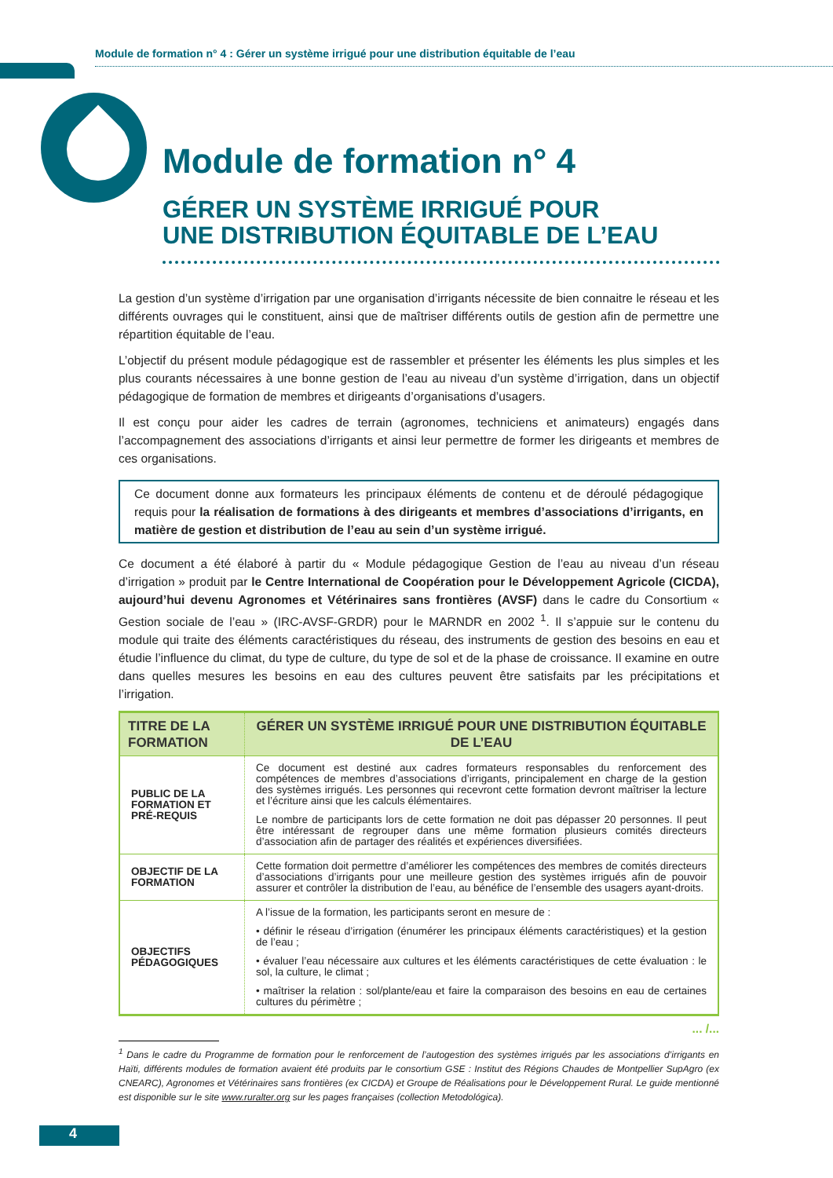Module de formation n° 4 : Gérer un système irrigué pour une distribution équitable de l’eau
Module de formation n° 4
GÉRER UN SYSTÈME IRRIGUÉ POUR
UNE DISTRIBUTION ÉQUITABLE DE L’EAU
La gestion d’un système d’irrigation par une organisation d’irrigants nécessite de bien connaitre le réseau et les différents ouvrages qui le constituent, ainsi que de maîtriser différents outils de gestion afin de permettre une répartition équitable de l’eau.
L’objectif du présent module pédagogique est de rassembler et présenter les éléments les plus simples et les plus courants nécessaires à une bonne gestion de l’eau au niveau d’un système d’irrigation, dans un objectif pédagogique de formation de membres et dirigeants d’organisations d’usagers.
Il est conçu pour aider les cadres de terrain (agronomes, techniciens et animateurs) engagés dans l’accompagnement des associations d’irrigants et ainsi leur permettre de former les dirigeants et membres de ces organisations.
Ce document donne aux formateurs les principaux éléments de contenu et de déroulé pédagogique requis pour la réalisation de formations à des dirigeants et membres d’associations d’irrigants, en matière de gestion et distribution de l’eau au sein d’un système irrigué.
Ce document a été élaboré à partir du « Module pédagogique Gestion de l’eau au niveau d’un réseau d’irrigation » produit par le Centre International de Coopération pour le Développement Agricole (CICDA), aujourd’hui devenu Agronomes et Vétérinaires sans frontières (AVSF) dans le cadre du Consortium « Gestion sociale de l’eau » (IRC-AVSF-GRDR) pour le MARNDR en 2002 <sup>1</sup>. Il s’appuie sur le contenu du module qui traite des éléments caractéristiques du réseau, des instruments de gestion des besoins en eau et étudie l’influence du climat, du type de culture, du type de sol et de la phase de croissance. Il examine en outre dans quelles mesures les besoins en eau des cultures peuvent être satisfaits par les précipitations et l’irrigation.
| TITRE DE LA FORMATION | GÉRER UN SYSTÈME IRRIGUÉ POUR UNE DISTRIBUTION ÉQUITABLE DE L’EAU |
| --- | --- |
| PUBLIC DE LA FORMATION ET PRÉ-REQUIS | Ce document est destiné aux cadres formateurs responsables du renforcement des compétences de membres d’associations d’irrigants, principalement en charge de la gestion des systèmes irrigués. Les personnes qui recevront cette formation devront maîtriser la lecture et l’écriture ainsi que les calculs élémentaires. Le nombre de participants lors de cette formation ne doit pas dépasser 20 personnes. Il peut être intéressant de regrouper dans une même formation plusieurs comités directeurs d’association afin de partager des réalités et expériences diversifiées. |
| OBJECTIF DE LA FORMATION | Cette formation doit permettre d’améliorer les compétences des membres de comités directeurs d’associations d’irrigants pour une meilleure gestion des systèmes irrigués afin de pouvoir assurer et contrôler la distribution de l’eau, au bénéfice de l’ensemble des usagers ayant-droits. |
| OBJECTIFS PÉDAGOGIQUES | A l’issue de la formation, les participants seront en mesure de : • définir le réseau d’irrigation (énumérer les principaux éléments caractéristiques) et la gestion de l’eau ; • évaluer l’eau nécessaire aux cultures et les éléments caractéristiques de cette évaluation : le sol, la culture, le climat ; • maîtriser la relation : sol/plante/eau et faire la comparaison des besoins en eau de certaines cultures du périmètre ; |
... /...
<sup>1</sup> Dans le cadre du Programme de formation pour le renforcement de l’autogestion des systèmes irrigués par les associations d’irrigants en Haïti, différents modules de formation avaient été produits par le consortium GSE : Institut des Régions Chaudes de Montpellier SupAgro (ex CNEARC), Agronomes et Vétérinaires sans frontières (ex CICDA) et Groupe de Réalisations pour le Développement Rural. Le guide mentionné est disponible sur le site www.ruralter.org sur les pages françaises (collection Metodológica).
4